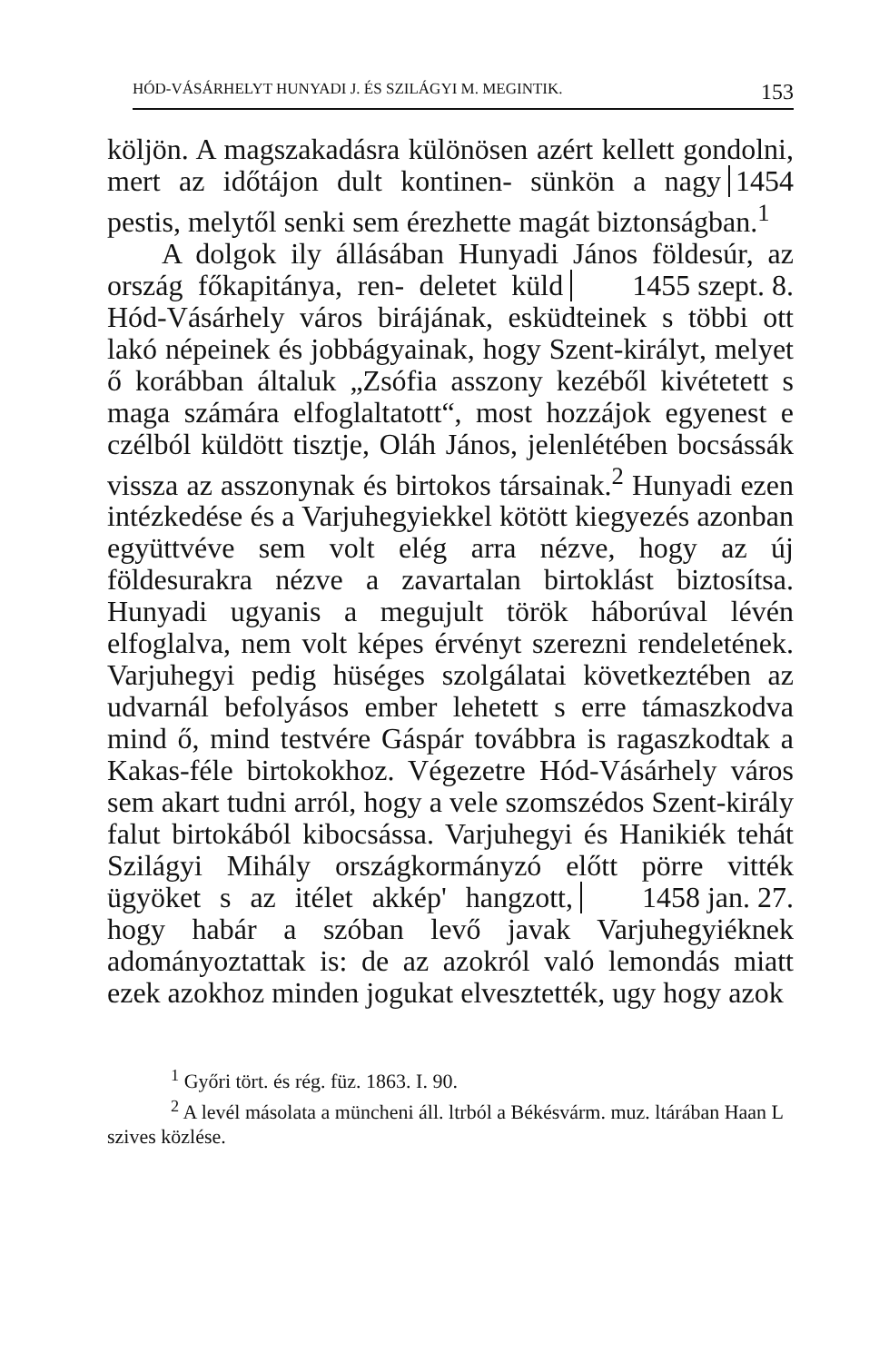HÓD-VÁSÁRHELYT HUNYADI J. ÉS SZILÁGYI M. MEGINTIK. 153
köljön. A magszakadásra különösen azért kellett gondolni, mert az időtájon dult kontinen- 1454 sünkön a nagy pestis, melytől senki sem érezhette magát biztonságban.<sup>1</sup>
A dolgok ily állásában Hunyadi János földesúr, az ország főkapitánya, ren- 1455 szept. 8. deletet küld Hód-Vásárhely város birájának, esküdteinek s többi ott lakó népeinek és jobbágyainak, hogy Szent-királyt, melyet ő korábban általuk „Zsófia asszony kezéből kivétetett s maga számára elfoglaltatott“, most hozzájok egyenest e czélból küldött tisztje, Oláh János, jelenlétében bocsássák vissza az asszonynak és birtokos társainak.<sup>2</sup> Hunyadi ezen intézkedése és a Varjuhegyiekkel kötött kiegyezés azonban együttvéve sem volt elég arra nézve, hogy az új földesurakra nézve a zavartalan birtoklást biztosítsa. Hunyadi ugyanis a megujult török háborúval lévén elfoglalva, nem volt képes érvényt szerezni rendeletének. Varjuhegyi pedig hüséges szolgálatai következtében az udvarnál befolyásos ember lehetett s erre támaszkodva mind ő, mind testvére Gáspár továbbra is ragaszkodtak a Kakas-féle birtokokhoz. Végezetre Hód-Vásárhely város sem akart tudni arról, hogy a vele szomszédos Szent-király falut birtokából kibocsássa. Varjuhegyi és Hanikiék tehát Szilágyi Mihály országkormányzó előtt pörre vitték ügyöket s az itélet 1458 jan. 27. akkép' hangzott, hogy habár a szóban levő javak Varjuhegyiéknek adományoztattak is: de az azokról való lemondás miatt ezek azokhoz minden jogukat elvesztették, ugy hogy azok
<sup>1</sup> Győri tört. és rég. füz. 1863. I. 90.
<sup>2</sup> A levél másolata a müncheni áll. ltrból a Békésvárm. muz. ltárában Haan L szives közlése.